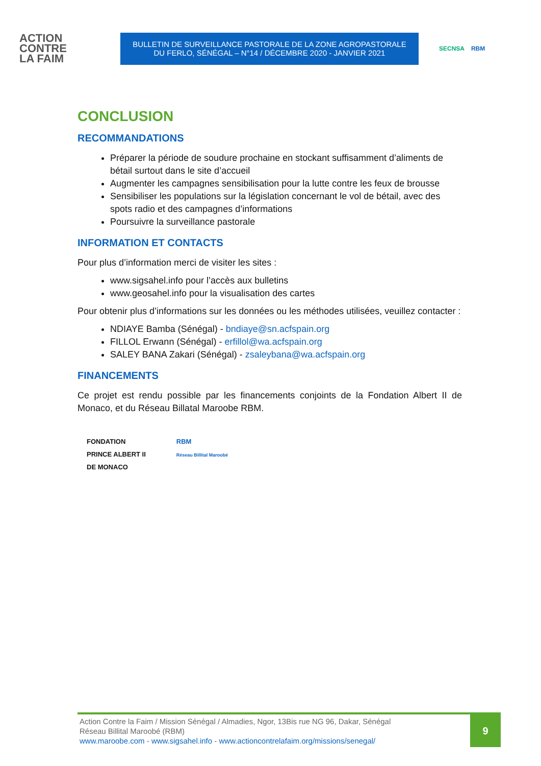ACTION
CONTRE
LA FAIM
BULLETIN DE SURVEILLANCE PASTORALE DE LA ZONE AGROPASTORALE
DU FERLO, SÉNÉGAL – N°14 / DÉCEMBRE 2020 - JANVIER 2021
SECNSA RBM
CONCLUSION
RECOMMANDATIONS
Préparer la période de soudure prochaine en stockant suffisamment d’aliments de bétail surtout dans le site d’accueil
Augmenter les campagnes sensibilisation pour la lutte contre les feux de brousse
Sensibiliser les populations sur la législation concernant le vol de bétail, avec des spots radio et des campagnes d’informations
Poursuivre la surveillance pastorale
INFORMATION ET CONTACTS
Pour plus d’information merci de visiter les sites :
www.sigsahel.info pour l’accès aux bulletins
www.geosahel.info pour la visualisation des cartes
Pour obtenir plus d’informations sur les données ou les méthodes utilisées, veuillez contacter :
NDIAYE Bamba (Sénégal) - bndiaye@sn.acfspain.org
FILLOL Erwann (Sénégal) - erfillol@wa.acfspain.org
SALEY BANA Zakari (Sénégal) - zsaleybana@wa.acfspain.org
FINANCEMENTS
Ce projet est rendu possible par les financements conjoints de la Fondation Albert II de Monaco, et du Réseau Billatal Maroobe RBM.
FONDATION
PRINCE ALBERT II
DE MONACO
RBM
Réseau Billital Maroobé
Action Contre la Faim / Mission Sénégal / Almadies, Ngor, 13Bis rue NG 96, Dakar, Sénégal
Réseau Billital Maroobé (RBM)
www.maroobe.com - www.sigsahel.info - www.actioncontrelafaim.org/missions/senegal/
9